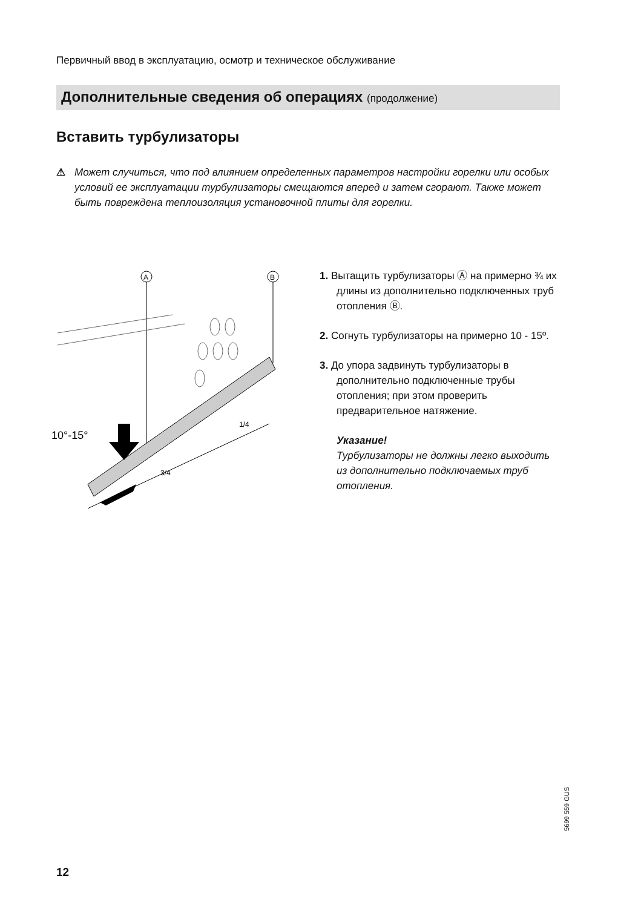Первичный ввод в эксплуатацию, осмотр и техническое обслуживание
Дополнительные сведения об операциях (продолжение)
Вставить турбулизаторы
⚠ Может случиться, что под влиянием определенных параметров настройки горелки или особых условий ее эксплуатации турбулизаторы смещаются вперед и затем сгорают. Также может быть повреждена теплоизоляция установочной плиты для горелки.
A
B
10°-15°
3/4
1/4
1. Вытащить турбулизаторы Ⓐ на примерно ¾ их длины из дополнительно подключенных труб отопления Ⓑ.
2. Согнуть турбулизаторы на примерно 10 - 15º.
3. До упора задвинуть турбулизаторы в дополнительно подключенные трубы отопления; при этом проверить предварительное натяжение.
Указание!
Турбулизаторы не должны легко выходить из дополнительно подключаемых труб отопления.
5699 559 GUS
12